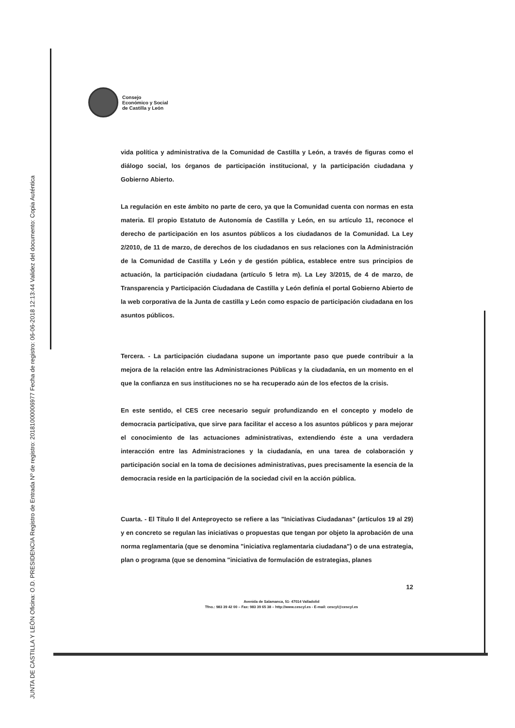JUNTA DE CASTILLA Y LEÓN Oficina: O.D. PRESIDENCIA Registro de Entrada Nº de registro: 20181000006977 Fecha de registro: 06-06-2018 12:13:44 Validez del documento: Copia Auténtica
Consejo
Económico y Social
de Castilla y León
vida política y administrativa de la Comunidad de Castilla y León, a través de figuras como el diálogo social, los órganos de participación institucional, y la participación ciudadana y Gobierno Abierto.
La regulación en este ámbito no parte de cero, ya que la Comunidad cuenta con normas en esta materia. El propio Estatuto de Autonomía de Castilla y León, en su artículo 11, reconoce el derecho de participación en los asuntos públicos a los ciudadanos de la Comunidad. La Ley 2/2010, de 11 de marzo, de derechos de los ciudadanos en sus relaciones con la Administración de la Comunidad de Castilla y León y de gestión pública, establece entre sus principios de actuación, la participación ciudadana (artículo 5 letra m). La Ley 3/2015, de 4 de marzo, de Transparencia y Participación Ciudadana de Castilla y León definía el portal Gobierno Abierto de la web corporativa de la Junta de castilla y León como espacio de participación ciudadana en los asuntos públicos.
Tercera. - La participación ciudadana supone un importante paso que puede contribuir a la mejora de la relación entre las Administraciones Públicas y la ciudadanía, en un momento en el que la confianza en sus instituciones no se ha recuperado aún de los efectos de la crisis.
En este sentido, el CES cree necesario seguir profundizando en el concepto y modelo de democracia participativa, que sirve para facilitar el acceso a los asuntos públicos y para mejorar el conocimiento de las actuaciones administrativas, extendiendo éste a una verdadera interacción entre las Administraciones y la ciudadanía, en una tarea de colaboración y participación social en la toma de decisiones administrativas, pues precisamente la esencia de la democracia reside en la participación de la sociedad civil en la acción pública.
Cuarta. - El Título II del Anteproyecto se refiere a las "Iniciativas Ciudadanas" (artículos 19 al 29) y en concreto se regulan las iniciativas o propuestas que tengan por objeto la aprobación de una norma reglamentaria (que se denomina "iniciativa reglamentaria ciudadana") o de una estrategia, plan o programa (que se denomina "iniciativa de formulación de estrategias, planes
12
Avenida de Salamanca, 51- 47014 Valladolid
Tfno.: 983 39 42 00 – Fax: 983 39 65 38 – http://www.cescyl.es - E-mail: cescyl@cescyl.es